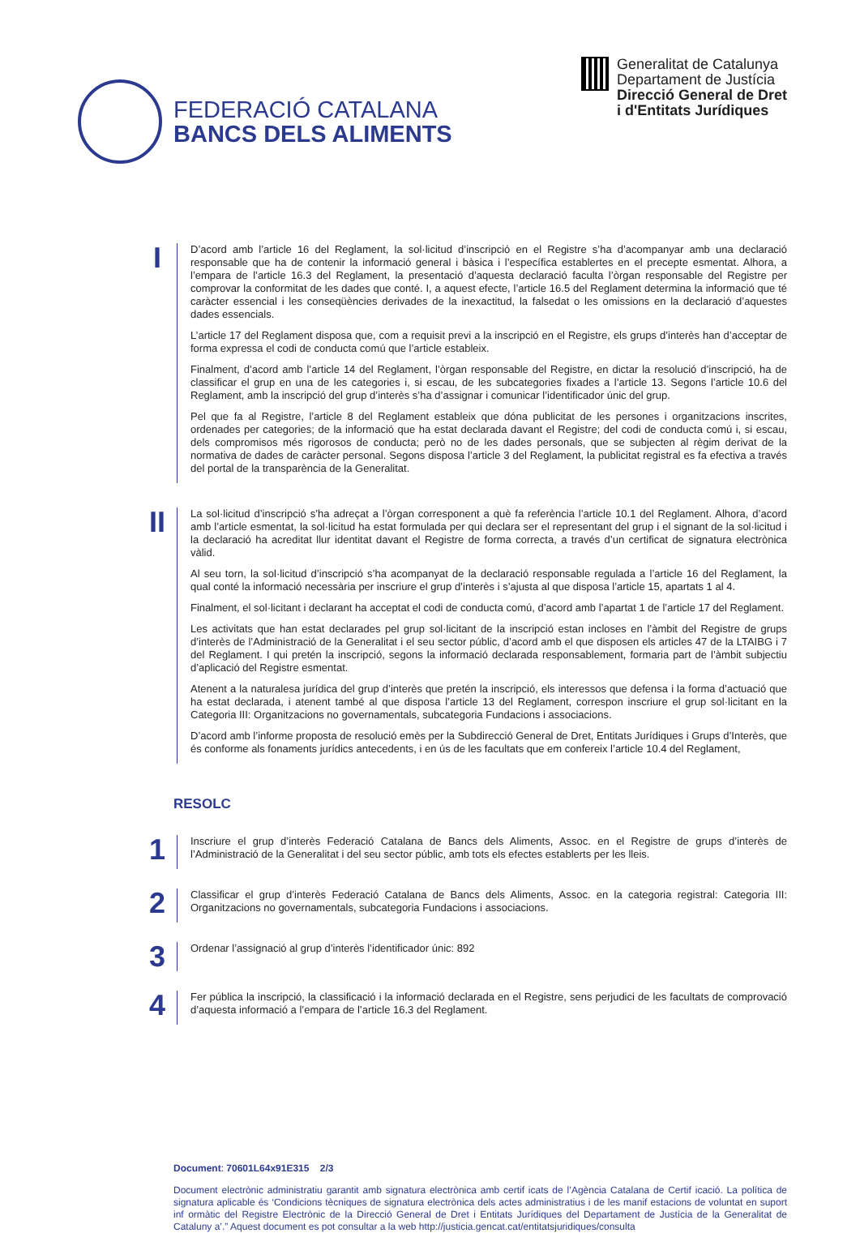FEDERACIÓ CATALANA
BANCS DELS ALIMENTS
Generalitat de Catalunya
Departament de Justícia
Direcció General de Dret
i d'Entitats Jurídiques
I
D’acord amb l’article 16 del Reglament, la sol·licitud d’inscripció en el Registre s’ha d’acompanyar amb una declaració responsable que ha de contenir la informació general i bàsica i l’específica establertes en el precepte esmentat. Alhora, a l’empara de l’article 16.3 del Reglament, la presentació d’aquesta declaració faculta l’òrgan responsable del Registre per comprovar la conformitat de les dades que conté. I, a aquest efecte, l’article 16.5 del Reglament determina la informació que té caràcter essencial i les conseqüències derivades de la inexactitud, la falsedat o les omissions en la declaració d’aquestes dades essencials.
L’article 17 del Reglament disposa que, com a requisit previ a la inscripció en el Registre, els grups d’interès han d’acceptar de forma expressa el codi de conducta comú que l’article estableix.
Finalment, d’acord amb l’article 14 del Reglament, l’òrgan responsable del Registre, en dictar la resolució d’inscripció, ha de classificar el grup en una de les categories i, si escau, de les subcategories fixades a l’article 13. Segons l’article 10.6 del Reglament, amb la inscripció del grup d’interès s’ha d’assignar i comunicar l’identificador únic del grup.
Pel que fa al Registre, l’article 8 del Reglament estableix que dóna publicitat de les persones i organitzacions inscrites, ordenades per categories; de la informació que ha estat declarada davant el Registre; del codi de conducta comú i, si escau, dels compromisos més rigorosos de conducta; però no de les dades personals, que se subjecten al règim derivat de la normativa de dades de caràcter personal. Segons disposa l’article 3 del Reglament, la publicitat registral es fa efectiva a través del portal de la transparència de la Generalitat.
II
La sol·licitud d’inscripció s’ha adreçat a l’òrgan corresponent a què fa referència l’article 10.1 del Reglament. Alhora, d’acord amb l’article esmentat, la sol·licitud ha estat formulada per qui declara ser el representant del grup i el signant de la sol·licitud i la declaració ha acreditat llur identitat davant el Registre de forma correcta, a través d’un certificat de signatura electrònica vàlid.
Al seu torn, la sol·licitud d’inscripció s’ha acompanyat de la declaració responsable regulada a l’article 16 del Reglament, la qual conté la informació necessària per inscriure el grup d’interès i s’ajusta al que disposa l’article 15, apartats 1 al 4.
Finalment, el sol·licitant i declarant ha acceptat el codi de conducta comú, d’acord amb l’apartat 1 de l’article 17 del Reglament.
Les activitats que han estat declarades pel grup sol·licitant de la inscripció estan incloses en l’àmbit del Registre de grups d’interès de l’Administració de la Generalitat i el seu sector públic, d’acord amb el que disposen els articles 47 de la LTAIBG i 7 del Reglament. I qui pretén la inscripció, segons la informació declarada responsablement, formaria part de l’àmbit subjectiu d’aplicació del Registre esmentat.
Atenent a la naturalesa jurídica del grup d’interès que pretén la inscripció, els interessos que defensa i la forma d’actuació que ha estat declarada, i atenent també al que disposa l’article 13 del Reglament, correspon inscriure el grup sol·licitant en la Categoria III: Organitzacions no governamentals, subcategoria Fundacions i associacions.
D’acord amb l’informe proposta de resolució emès per la Subdirecció General de Dret, Entitats Jurídiques i Grups d’Interès, que és conforme als fonaments jurídics antecedents, i en ús de les facultats que em confereix l’article 10.4 del Reglament,
RESOLC
1
Inscriure el grup d’interès Federació Catalana de Bancs dels Aliments, Assoc. en el Registre de grups d’interès de l’Administració de la Generalitat i del seu sector públic, amb tots els efectes establerts per les lleis.
2
Classificar el grup d’interès Federació Catalana de Bancs dels Aliments, Assoc. en la categoria registral: Categoria III: Organitzacions no governamentals, subcategoria Fundacions i associacions.
3
Ordenar l’assignació al grup d’interès l’identificador únic: 892
4
Fer pública la inscripció, la classificació i la informació declarada en el Registre, sens perjudici de les facultats de comprovació d’aquesta informació a l’empara de l’article 16.3 del Reglament.
Document: 70601L64x91E315 2/3
Document electrònic administratiu garantit amb signatura electrònica amb certif icats de l’Agència Catalana de Certif icació. La política de signatura aplicable és ‘Condicions tècniques de signatura electrònica dels actes administratius i de les manif estacions de voluntat en suport inf ormàtic del Registre Electrònic de la Direcció General de Dret i Entitats Jurídiques del Departament de Justícia de la Generalitat de Cataluny a’.” Aquest document es pot consultar a la web http://justicia.gencat.cat/entitatsjuridiques/consulta